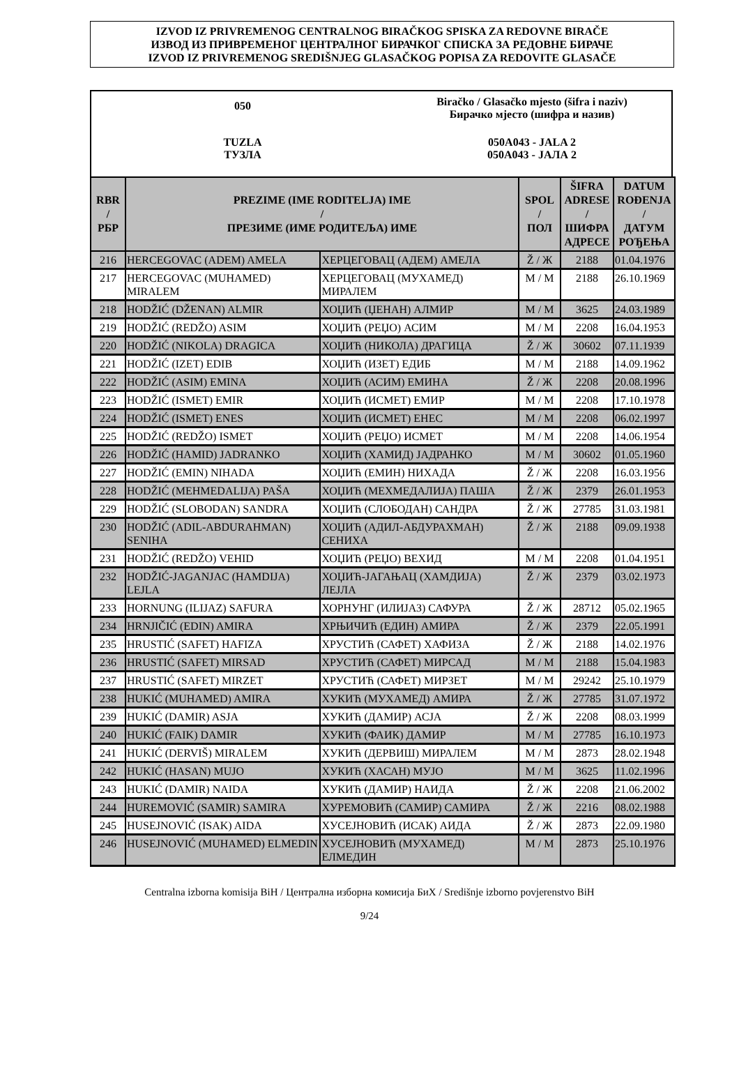IZVOD IZ PRIVREMENOG CENTRALNOG BIRAČKOG SPISKA ZA REDOVNE BIRAČE
ИЗВОД ИЗ ПРИВРЕМЕНОГ ЦЕНТРАЛНОГ БИРАЧКОГ СПИСКА ЗА РЕДОВНЕ БИРАЧЕ
IZVOD IZ PRIVREMENOG SREDIŠNJEG GLASAČKOG POPISA ZA REDOVITE GLASAČE
| 050 | Biračko / Glasačko mjesto (šifra i naziv) Бирачко мјесто (шифра и назив) |
| TUZLA ТУЗЛА | 050A043 - JALA 2 050A043 - ЈАЛА 2 |
| RBR / РБР | PREZIME (IME RODITELJA) IME / ПРЕЗИМЕ (ИМЕ РОДИТЕЉА) ИМЕ | | SPOL / ПОЛ | ŠIFRA ADRESE / ШИФРА АДРЕСЕ | DATUM ROĐENJA / ДАТУМ РОЂЕЊА |
| --- | --- | --- | --- | --- | --- |
| 216 | HERCEGOVAC (ADEM) AMELA | ХЕРЦЕГОВАЦ (АДЕМ) АМЕЛА | Ž / Ж | 2188 | 01.04.1976 |
| 217 | HERCEGOVAC (MUHAMED) MIRALEM | ХЕРЦЕГОВАЦ (МУХАМЕД) МИРАЛЕМ | M / M | 2188 | 26.10.1969 |
| 218 | HODŽIĆ (DŽENAN) ALMIR | ХОЏИЋ (ЏЕНАН) АЛМИР | M / M | 3625 | 24.03.1989 |
| 219 | HODŽIĆ (REDŽO) ASIM | ХОЏИЋ (РЕЏО) АСИМ | M / M | 2208 | 16.04.1953 |
| 220 | HODŽIĆ (NIKOLA) DRAGICA | ХОЏИЋ (НИКОЛА) ДРАГИЦА | Ž / Ж | 30602 | 07.11.1939 |
| 221 | HODŽIĆ (IZET) EDIB | ХОЏИЋ (ИЗЕТ) ЕДИБ | M / M | 2188 | 14.09.1962 |
| 222 | HODŽIĆ (ASIM) EMINA | ХОЏИЋ (АСИМ) ЕМИНА | Ž / Ж | 2208 | 20.08.1996 |
| 223 | HODŽIĆ (ISMET) EMIR | ХОЏИЋ (ИСМЕТ) ЕМИР | M / M | 2208 | 17.10.1978 |
| 224 | HODŽIĆ (ISMET) ENES | ХОЏИЋ (ИСМЕТ) ЕНЕС | M / M | 2208 | 06.02.1997 |
| 225 | HODŽIĆ (REDŽO) ISMET | ХОЏИЋ (РЕЏО) ИСМЕТ | M / M | 2208 | 14.06.1954 |
| 226 | HODŽIĆ (HAMID) JADRANKO | ХОЏИЋ (ХАМИД) ЈАДРАНКО | M / M | 30602 | 01.05.1960 |
| 227 | HODŽIĆ (EMIN) NIHADA | ХОЏИЋ (ЕМИН) НИХАДА | Ž / Ж | 2208 | 16.03.1956 |
| 228 | HODŽIĆ (MEHMEDALIJA) PAŠA | ХОЏИЋ (МЕХМЕДАЛИЈА) ПАША | Ž / Ж | 2379 | 26.01.1953 |
| 229 | HODŽIĆ (SLOBODAN) SANDRA | ХОЏИЋ (СЛОБОДАН) САНДРА | Ž / Ж | 27785 | 31.03.1981 |
| 230 | HODŽIĆ (ADIL-ABDURAHMAN) SENIHA | ХОЏИЋ (АДИЛ-АБДУРАХМАН) СЕНИХА | Ž / Ж | 2188 | 09.09.1938 |
| 231 | HODŽIĆ (REDŽO) VEHID | ХОЏИЋ (РЕЏО) ВЕХИД | M / M | 2208 | 01.04.1951 |
| 232 | HODŽIĆ-JAGANJAC (HAMDIJA) LEJLA | ХОЏИЋ-ЈАГАЊАЦ (ХАМДИЈА) ЛЕЈЛА | Ž / Ж | 2379 | 03.02.1973 |
| 233 | HORNUNG (ILIJAZ) SAFURA | ХОРНУНГ (ИЛИЈАЗ) САФУРА | Ž / Ж | 28712 | 05.02.1965 |
| 234 | HRNJIČIĆ (EDIN) AMIRA | ХРЊИЧИЋ (ЕДИН) АМИРА | Ž / Ж | 2379 | 22.05.1991 |
| 235 | HRUSTIĆ (SAFET) HAFIZA | ХРУСТИЋ (САФЕТ) ХАФИЗА | Ž / Ж | 2188 | 14.02.1976 |
| 236 | HRUSTIĆ (SAFET) MIRSAD | ХРУСТИЋ (САФЕТ) МИРСАД | M / M | 2188 | 15.04.1983 |
| 237 | HRUSTIĆ (SAFET) MIRZET | ХРУСТИЋ (САФЕТ) МИРЗЕТ | M / M | 29242 | 25.10.1979 |
| 238 | HUKIĆ (MUHAMED) AMIRA | ХУКИЋ (МУХАМЕД) АМИРА | Ž / Ж | 27785 | 31.07.1972 |
| 239 | HUKIĆ (DAMIR) ASJA | ХУКИЋ (ДАМИР) АСЈА | Ž / Ж | 2208 | 08.03.1999 |
| 240 | HUKIĆ (FAIK) DAMIR | ХУКИЋ (ФАИК) ДАМИР | M / M | 27785 | 16.10.1973 |
| 241 | HUKIĆ (DERVIŠ) MIRALEM | ХУКИЋ (ДЕРВИШ) МИРАЛЕМ | M / M | 2873 | 28.02.1948 |
| 242 | HUKIĆ (HASAN) MUJO | ХУКИЋ (ХАСАН) МУЈО | M / M | 3625 | 11.02.1996 |
| 243 | HUKIĆ (DAMIR) NAIDA | ХУКИЋ (ДАМИР) НАИДА | Ž / Ж | 2208 | 21.06.2002 |
| 244 | HUREMOVIĆ (SAMIR) SAMIRA | ХУРЕМОВИЋ (САМИР) САМИРА | Ž / Ж | 2216 | 08.02.1988 |
| 245 | HUSEJNOVIĆ (ISAK) AIDA | ХУСЕЈНОВИЋ (ИСАК) АИДА | Ž / Ж | 2873 | 22.09.1980 |
| 246 | HUSEJNOVIĆ (MUHAMED) ELMEDIN | ХУСЕЈНОВИЋ (МУХАМЕД) ЕЛМЕДИН | M / M | 2873 | 25.10.1976 |
Centralna izborna komisija BiH / Централна изборна комисија БиХ / Središnje izborno povjerenstvo BiH
9/24